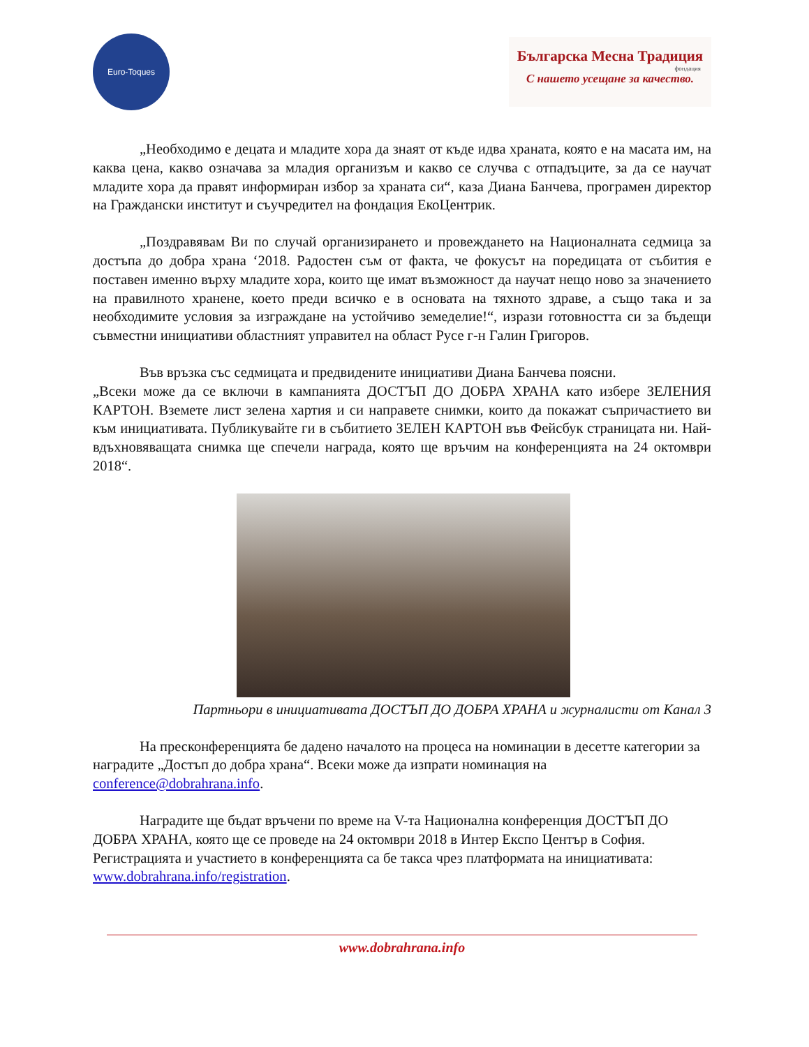Euro-Toques
Българска Месна Традиция
фондация
С нашето усещане за качество.
„Необходимо е децата и младите хора да знаят от къде идва храната, която е на масата им, на каква цена, какво означава за младия организъм и какво се случва с отпадъците, за да се научат младите хора да правят информиран избор за храната си“, каза Диана Банчева, програмен директор на Граждански институт и съучредител на фондация ЕкоЦентрик.
„Поздравявам Ви по случай организирането и провеждането на Националната седмица за достъпа до добра храна ‘2018. Радостен съм от факта, че фокусът на поредицата от събития е поставен именно върху младите хора, които ще имат възможност да научат нещо ново за значението на правилното хранене, което преди всичко е в основата на тяхното здраве, а също така и за необходимите условия за изграждане на устойчиво земеделие!“, изрази готовността си за бъдещи съвместни инициативи областният управител на област Русе г-н Галин Григоров.
Във връзка със седмицата и предвидените инициативи Диана Банчева поясни.
„Всеки може да се включи в кампанията ДОСТЪП ДО ДОБРА ХРАНА като избере ЗЕЛЕНИЯ КАРТОН. Вземете лист зелена хартия и си направете снимки, които да покажат съпричастието ви към инициативата. Публикувайте ги в събитието ЗЕЛЕН КАРТОН във Фейсбук страницата ни. Най-вдъхновяващата снимка ще спечели награда, която ще връчим на конференцията на 24 октомври 2018“.
Партньори в инициативата ДОСТЪП ДО ДОБРА ХРАНА и журналисти от Канал 3
На пресконференцията бе дадено началото на процеса на номинации в десетте категории за наградите „Достъп до добра храна“. Всеки може да изпрати номинация на conference@dobrahrana.info.
Наградите ще бъдат връчени по време на V-та Национална конференция ДОСТЪП ДО ДОБРА ХРАНА, която ще се проведе на 24 октомври 2018 в Интер Експо Център в София. Регистрацията и участието в конференцията са бе такса чрез платформата на инициативата: www.dobrahrana.info/registration.
www.dobrahrana.info